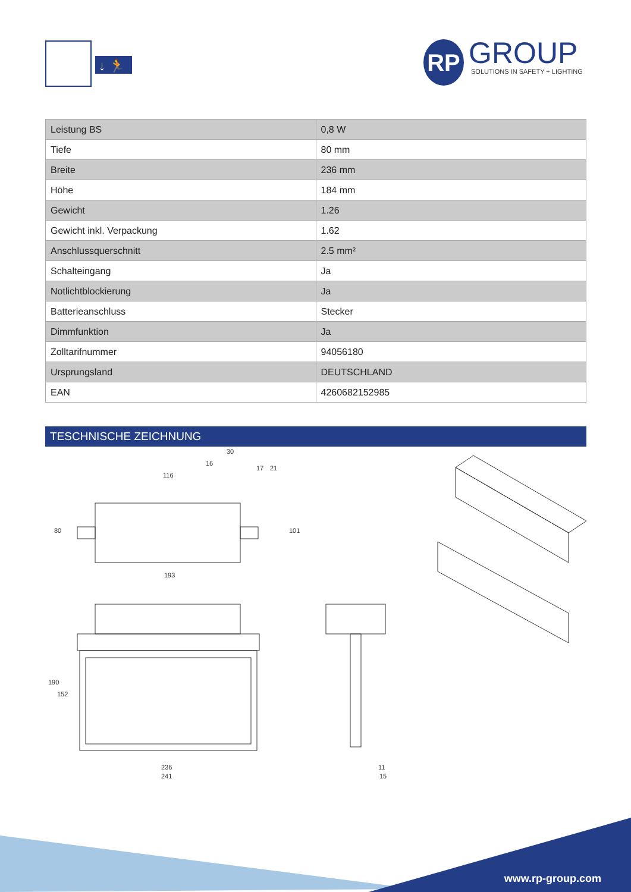↓ 🏃
RP
GROUP
SOLUTIONS IN SAFETY + LIGHTING
| Leistung BS | 0,8 W |
| Tiefe | 80 mm |
| Breite | 236 mm |
| Höhe | 184 mm |
| Gewicht | 1.26 |
| Gewicht inkl. Verpackung | 1.62 |
| Anschlussquerschnitt | 2.5 mm² |
| Schalteingang | Ja |
| Notlichtblockierung | Ja |
| Batterieanschluss | Stecker |
| Dimmfunktion | Ja |
| Zolltarifnummer | 94056180 |
| Ursprungsland | DEUTSCHLAND |
| EAN | 4260682152985 |
TESCHNISCHE ZEICHNUNG
116
16
30
193
80
101
17
21
236
241
190
152
11
15
www.rp-group.com